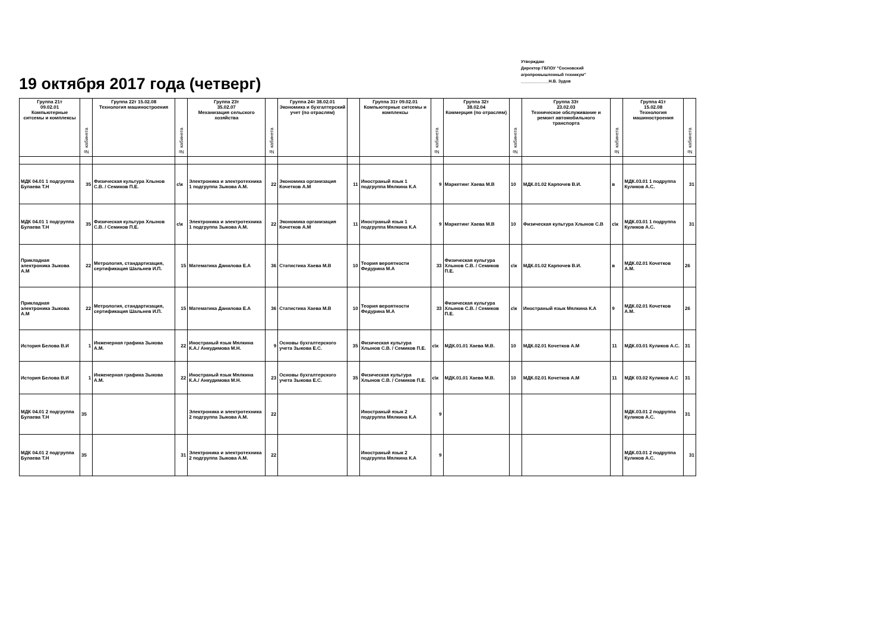Утверждаю
Директор ГБПОУ "Сосновский
агропромышленный техникум"
____________Н.В. Зудов
19 октября 2017 года (четверг)
| Группа 21т 09.02.01 Компьютерные ситсемы и комплексы | № кабинета | Группа 22т 15.02.08 Технология машиностроения | № кабинета | Группа 23т 35.02.07 Механизация сельского хозяйства | № кабинета | Группа 24т 38.02.01 Экономика и бухгалтерский учет (по отраслям) | | Группа 31т 09.02.01 Компьютерные ситсемы и комплексы | № кабинета | Группа 32т 38.02.04 Коммерция (по отраслям) | № кабинета | Группа 33т 23.02.03 Техническое обслуживание и ремонт автомобильного транспорта | № кабинета | Группа 41т 15.02.08 Технология машиностроения | № кабинета |
| --- | --- | --- | --- | --- | --- | --- | --- | --- | --- | --- | --- | --- | --- | --- | --- |
| МДК 04.01 1 подгруппа Булаева Т.Н | 35 | Физическая культура Хлынов С.В. / Семиков П.Е. | с\к | Электроника и электротехника 1 подгруппа Зыкова А.М. | 22 | Экономика организация Кочетков А.М | 11 | Иностраный язык 1 подгруппа Мялкина К.А | 9 | Маркетинг Хаева М.В | 10 | МДК.01.02 Карпочев В.И. | в | МДК.03.01 1 подруппа Куликов А.С. | 31 |
| МДК 04.01 1 подгруппа Булаева Т.Н | 35 | Физическая культура Хлынов С.В. / Семиков П.Е. | с\к | Электроника и электротехника 1 подгруппа Зыкова А.М. | 22 | Экономика организация Кочетков А.М | 11 | Иностраный язык 1 подгруппа Мялкина К.А | 9 | Маркетинг Хаева М.В | 10 | Физическая культура Хлынов С.В | с\к | МДК.03.01 1 подруппа Куликов А.С. | 31 |
| Прикладная электроника Зыкова А.М | 22 | Метрология, стандартизация, сертификация Шальнев И.П. | 15 | Математика Данилова Е.А | 36 | Статистика Хаева М.В | 10 | Теория вероятности Федурина М.А | 33 | Физическая культура Хлынов С.В. / Семиков П.Е. | с\к | МДК.01.02 Карпочев В.И. | в | МДК.02.01 Кочетков А.М. | 26 |
| Прикладная электроника Зыкова А.М | 22 | Метрология, стандартизация, сертификация Шальнев И.П. | 15 | Математика Данилова Е.А | 36 | Статистика Хаева М.В | 10 | Теория вероятности Федурина М.А | 33 | Физическая культура Хлынов С.В. / Семиков П.Е. | с\к | Иностраный язык Мялкина К.А | 9 | МДК.02.01 Кочетков А.М. | 26 |
| История Белова В.И | 1 | Инженерная графика Зыкова А.М. | 22 | Иностраный язык Мялкина К.А./ Анкудимова М.Н. | 9 | Основы бухгалтерского учета Зыкова Е.С. | 35 | Физическая культура Хлынов С.В. / Семиков П.Е. | с\к | МДК.01.01 Хаева М.В. | 10 | МДК.02.01 Кочетков А.М | 11 | МДК.03.01 Куликов А.С. | 31 |
| История Белова В.И | 1 | Инженерная графика Зыкова А.М. | 22 | Иностраный язык Мялкина К.А./ Анкудимова М.Н. | 23 | Основы бухгалтерского учета Зыкова Е.С. | 35 | Физическая культура Хлынов С.В. / Семиков П.Е. | с\к | МДК.01.01 Хаева М.В. | 10 | МДК.02.01 Кочетков А.М | 11 | МДК 03.02 Куликов А.С | 31 |
| МДК 04.01 2 подгруппа Булаева Т.Н | 35 | | | Электроника и электротехника 2 подгруппа Зыкова А.М. | 22 | | | Иностраный язык 2 подгруппа Мялкина К.А | 9 | | | | | МДК.03.01 2 подруппа Куликов А.С. | 31 |
| МДК 04.01 2 подгруппа Булаева Т.Н | 35 | | 31 | Электроника и электротехника 2 подгруппа Зыкова А.М. | 22 | | | Иностраный язык 2 подгруппа Мялкина К.А | 9 | | | | | МДК.03.01 2 подруппа Куликов А.С. | 31 |